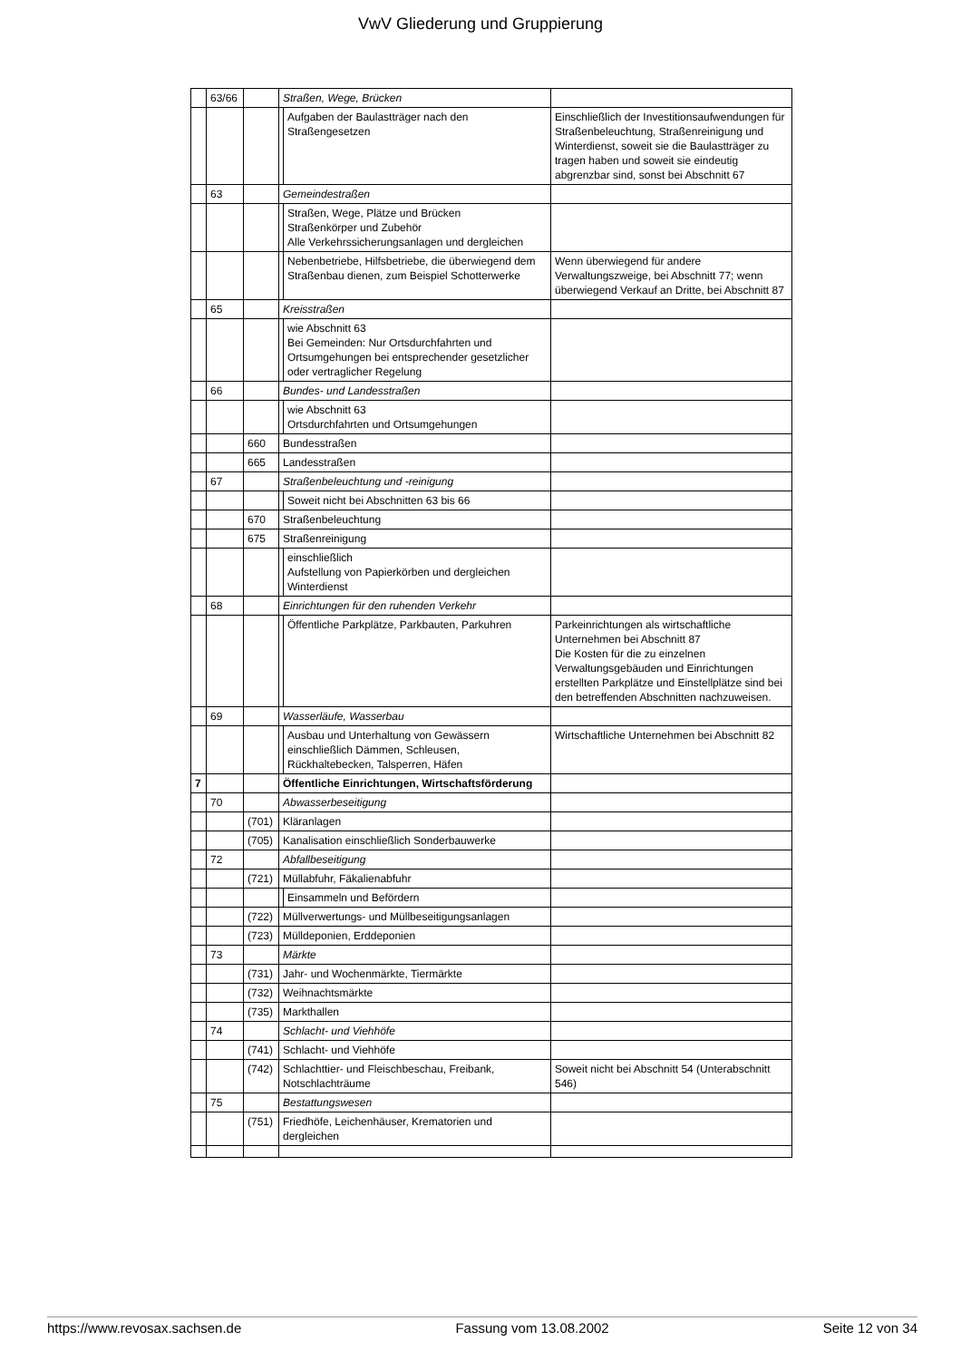VwV Gliederung und Gruppierung
| | 63/66 | | Straßen, Wege, Brücken | | |
| | | | | Aufgaben der Baulastträger nach den Straßengesetzen | Einschließlich der Investitionsaufwendungen für Straßenbeleuchtung, Straßenreinigung und Winterdienst, soweit sie die Baulastträger zu tragen haben und soweit sie eindeutig abgrenzbar sind, sonst bei Abschnitt 67 |
| | 63 | | Gemeindestraßen | | |
| | | | | Straßen, Wege, Plätze und Brücken Straßenkörper und Zubehör Alle Verkehrssicherungsanlagen und dergleichen | |
| | | | | Nebenbetriebe, Hilfsbetriebe, die überwiegend dem Straßenbau dienen, zum Beispiel Schotterwerke | Wenn überwiegend für andere Verwaltungszweige, bei Abschnitt 77; wenn überwiegend Verkauf an Dritte, bei Abschnitt 87 |
| | 65 | | Kreisstraßen | | |
| | | | | wie Abschnitt 63 Bei Gemeinden: Nur Ortsdurchfahrten und Ortsumgehungen bei entsprechender gesetzlicher oder vertraglicher Regelung | |
| | 66 | | Bundes- und Landesstraßen | | |
| | | | | wie Abschnitt 63 Ortsdurchfahrten und Ortsumgehungen | |
| | | 660 | Bundesstraßen | | |
| | | 665 | Landesstraßen | | |
| | 67 | | Straßenbeleuchtung und -reinigung | | |
| | | | | Soweit nicht bei Abschnitten 63 bis 66 | |
| | | 670 | Straßenbeleuchtung | | |
| | | 675 | Straßenreinigung | | |
| | | | | einschließlich Aufstellung von Papierkörben und dergleichen Winterdienst | |
| | 68 | | Einrichtungen für den ruhenden Verkehr | | |
| | | | | Öffentliche Parkplätze, Parkbauten, Parkuhren | Parkeinrichtungen als wirtschaftliche Unternehmen bei Abschnitt 87 Die Kosten für die zu einzelnen Verwaltungsgebäuden und Einrichtungen erstellten Parkplätze und Einstellplätze sind bei den betreffenden Abschnitten nachzuweisen. |
| | 69 | | Wasserläufe, Wasserbau | | |
| | | | | Ausbau und Unterhaltung von Gewässern einschließlich Dämmen, Schleusen, Rückhaltebecken, Talsperren, Häfen | Wirtschaftliche Unternehmen bei Abschnitt 82 |
| 7 | | | Öffentliche Einrichtungen, Wirtschaftsförderung | | |
| | 70 | | Abwasserbeseitigung | | |
| | | (701) | Kläranlagen | | |
| | | (705) | Kanalisation einschließlich Sonderbauwerke | | |
| | 72 | | Abfallbeseitigung | | |
| | | (721) | Müllabfuhr, Fäkalienabfuhr | | |
| | | | | Einsammeln und Befördern | |
| | | (722) | Müllverwertungs- und Müllbeseitigungsanlagen | | |
| | | (723) | Mülldeponien, Erddeponien | | |
| | 73 | | Märkte | | |
| | | (731) | Jahr- und Wochenmärkte, Tiermärkte | | |
| | | (732) | Weihnachtsmärkte | | |
| | | (735) | Markthallen | | |
| | 74 | | Schlacht- und Viehhöfe | | |
| | | (741) | Schlacht- und Viehhöfe | | |
| | | (742) | Schlachttier- und Fleischbeschau, Freibank, Notschlachträume | | Soweit nicht bei Abschnitt 54 (Unterabschnitt 546) |
| | 75 | | Bestattungswesen | | |
| | | (751) | Friedhöfe, Leichenhäuser, Krematorien und dergleichen | | |
https://www.revosax.sachsen.de Fassung vom 13.08.2002 Seite 12 von 34